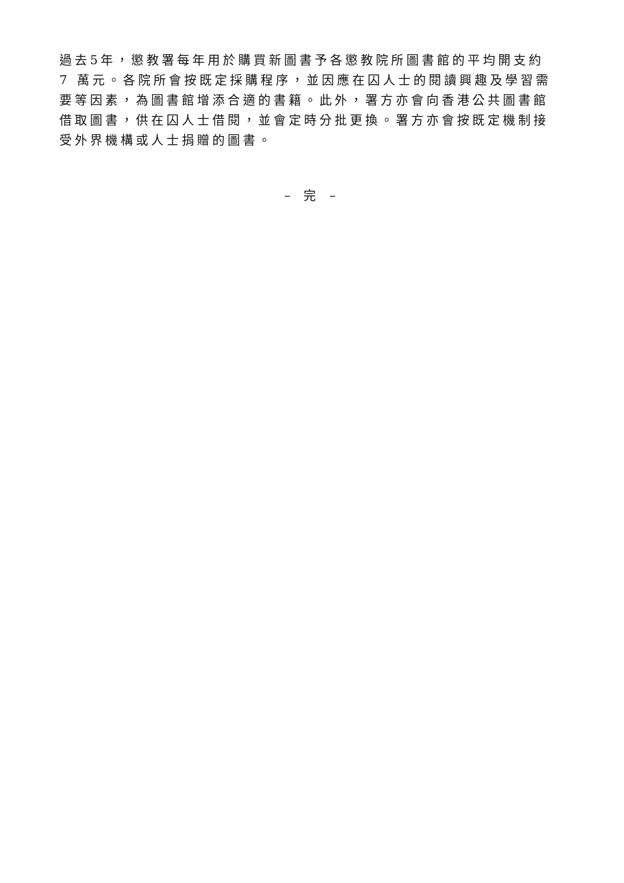過去5年，懲教署每年用於購買新圖書予各懲教院所圖書館的平均開支約
7 萬元。各院所會按既定採購程序，並因應在囚人士的閱讀興趣及學習需
要等因素，為圖書館增添合適的書籍。此外，署方亦會向香港公共圖書館
借取圖書，供在囚人士借閱，並會定時分批更換。署方亦會按既定機制接
受外界機構或人士捐贈的圖書。
– 完 –